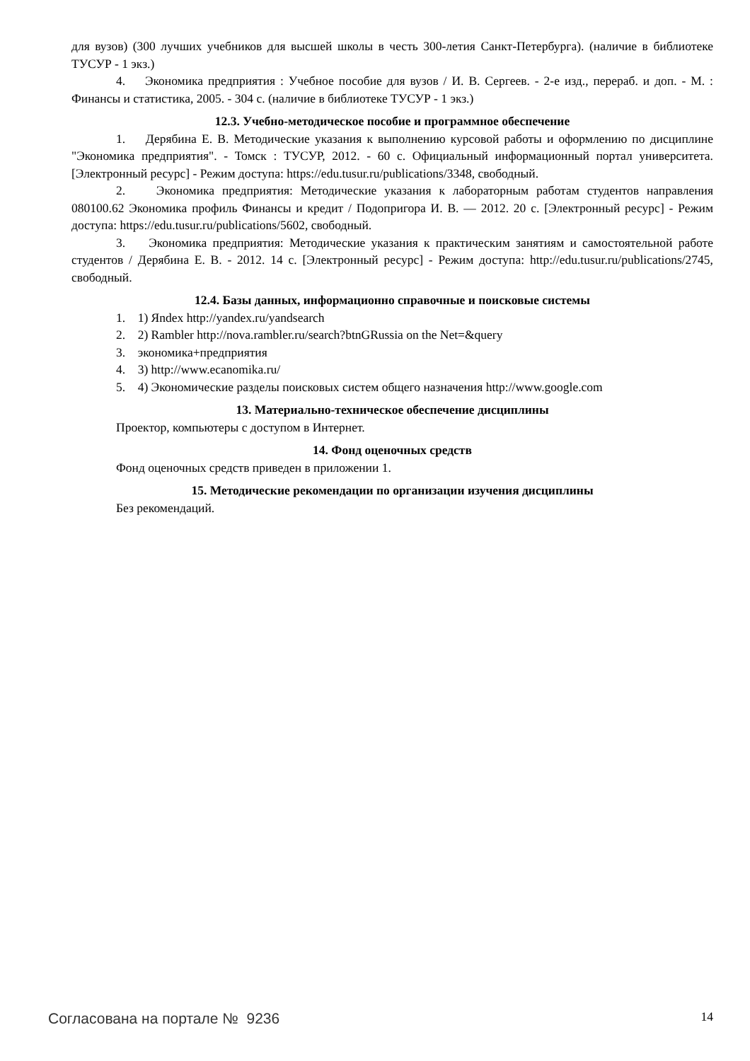для вузов) (300 лучших учебников для высшей школы в честь 300-летия Санкт-Петербурга). (наличие в библиотеке ТУСУР - 1 экз.)
4. Экономика предприятия : Учебное пособие для вузов / И. В. Сергеев. - 2-е изд., перераб. и доп. - М. : Финансы и статистика, 2005. - 304 с. (наличие в библиотеке ТУСУР - 1 экз.)
12.3. Учебно-методическое пособие и программное обеспечение
1. Дерябина Е. В. Методические указания к выполнению курсовой работы и оформлению по дисциплине "Экономика предприятия". - Томск : ТУСУР, 2012. - 60 с. Официальный информационный портал университета. [Электронный ресурс] - Режим доступа: https://edu.tusur.ru/publications/3348, свободный.
2. Экономика предприятия: Методические указания к лабораторным работам студентов направления 080100.62 Экономика профиль Финансы и кредит / Подопригора И. В. — 2012. 20 с. [Электронный ресурс] - Режим доступа: https://edu.tusur.ru/publications/5602, свободный.
3. Экономика предприятия: Методические указания к практическим занятиям и самостоятельной работе студентов / Дерябина Е. В. - 2012. 14 с. [Электронный ресурс] - Режим доступа: http://edu.tusur.ru/publications/2745, свободный.
12.4. Базы данных, информационно справочные и поисковые системы
1. 1) Яndex http://yandex.ru/yandsearch
2. 2) Rambler http://nova.rambler.ru/search?btnGRussia on the Net=&query
3. экономика+предприятия
4. 3) http://www.ecanomika.ru/
5. 4) Экономические разделы поисковых систем общего назначения http://www.google.com
13. Материально-техническое обеспечение дисциплины
Проектор, компьютеры с доступом в Интернет.
14. Фонд оценочных средств
Фонд оценочных средств приведен в приложении 1.
15. Методические рекомендации по организации изучения дисциплины
Без рекомендаций.
Согласована на портале № 9236 14